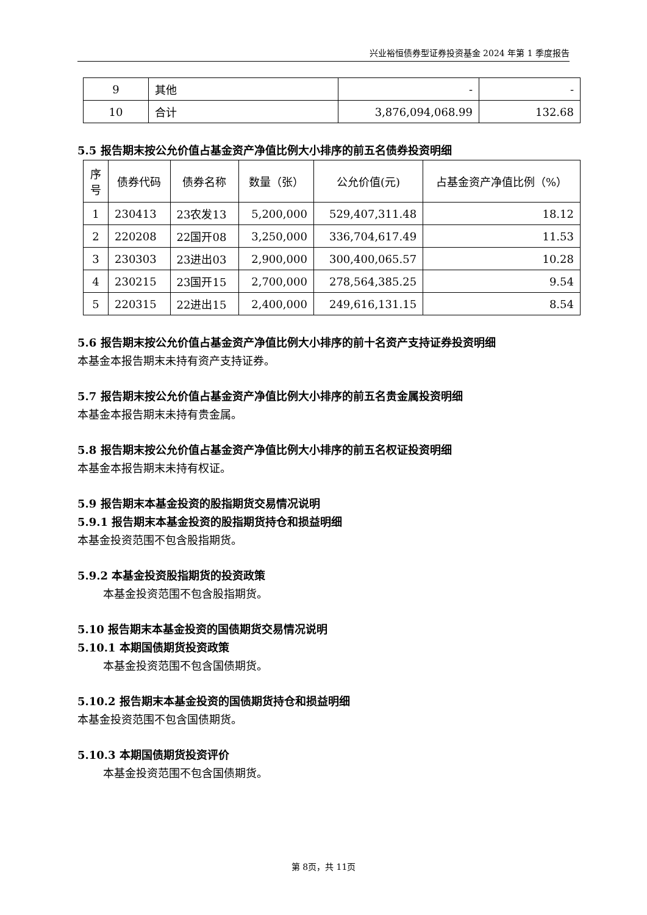兴业裕恒债券型证券投资基金 2024 年第 1 季度报告
| 9 | 其他 | - | - |
| 10 | 合计 | 3,876,094,068.99 | 132.68 |
5.5 报告期末按公允价值占基金资产净值比例大小排序的前五名债券投资明细
| 序号 | 债券代码 | 债券名称 | 数量（张） | 公允价值(元) | 占基金资产净值比例（%） |
| --- | --- | --- | --- | --- | --- |
| 1 | 230413 | 23农发13 | 5,200,000 | 529,407,311.48 | 18.12 |
| 2 | 220208 | 22国开08 | 3,250,000 | 336,704,617.49 | 11.53 |
| 3 | 230303 | 23进出03 | 2,900,000 | 300,400,065.57 | 10.28 |
| 4 | 230215 | 23国开15 | 2,700,000 | 278,564,385.25 | 9.54 |
| 5 | 220315 | 22进出15 | 2,400,000 | 249,616,131.15 | 8.54 |
5.6 报告期末按公允价值占基金资产净值比例大小排序的前十名资产支持证券投资明细
本基金本报告期末未持有资产支持证券。
5.7 报告期末按公允价值占基金资产净值比例大小排序的前五名贵金属投资明细
本基金本报告期末未持有贵金属。
5.8 报告期末按公允价值占基金资产净值比例大小排序的前五名权证投资明细
本基金本报告期末未持有权证。
5.9 报告期末本基金投资的股指期货交易情况说明
5.9.1 报告期末本基金投资的股指期货持仓和损益明细
本基金投资范围不包含股指期货。
5.9.2 本基金投资股指期货的投资政策
本基金投资范围不包含股指期货。
5.10 报告期末本基金投资的国债期货交易情况说明
5.10.1 本期国债期货投资政策
本基金投资范围不包含国债期货。
5.10.2 报告期末本基金投资的国债期货持仓和损益明细
本基金投资范围不包含国债期货。
5.10.3 本期国债期货投资评价
本基金投资范围不包含国债期货。
第 8页，共 11页